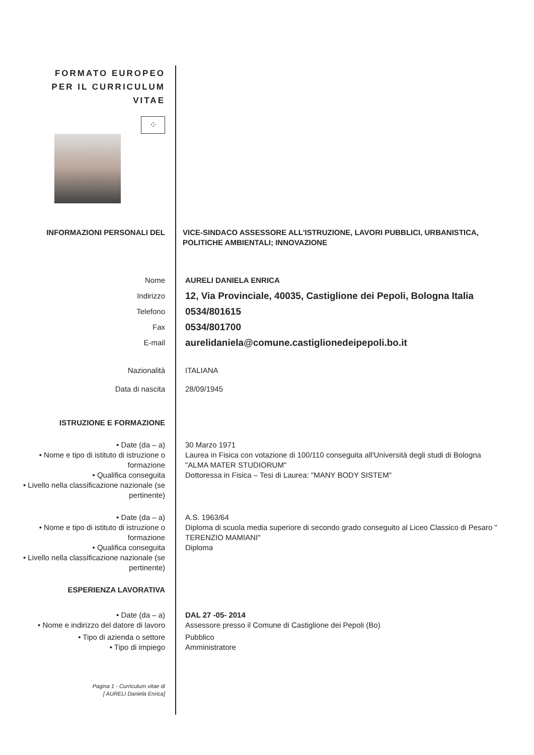FORMATO EUROPEO
PER IL CURRICULUM
VITAE
⁘
INFORMAZIONI PERSONALI DEL VICE-SINDACO ASSESSORE ALL'ISTRUZIONE, LAVORI PUBBLICI, URBANISTICA, POLITICHE AMBIENTALI; INNOVAZIONE
Nome AURELI DANIELA ENRICA
Indirizzo
12, Via Provinciale, 40035, Castiglione dei Pepoli, Bologna Italia
Telefono
0534/801615
Fax
0534/801700
E-mail
aurelidaniela@comune.castiglionedeipepoli.bo.it
Nazionalità ITALIANA
Data di nascita 28/09/1945
ISTRUZIONE E FORMAZIONE
• Date (da – a) 30 Marzo 1971
• Nome e tipo di istituto di istruzione o formazione
Laurea in Fisica con votazione di 100/110 conseguita all'Università degli studi di Bologna "ALMA MATER STUDIORUM"
• Qualifica conseguita Dottoressa in Fisica – Tesi di Laurea: "MANY BODY SISTEM"
• Livello nella classificazione nazionale (se pertinente)
• Date (da – a) A.S. 1963/64
• Nome e tipo di istituto di istruzione o formazione
Diploma di scuola media superiore di secondo grado conseguito al Liceo Classico di Pesaro " TERENZIO MAMIANI"
• Qualifica conseguita Diploma
• Livello nella classificazione nazionale (se pertinente)
ESPERIENZA LAVORATIVA
• Date (da – a) DAL 27 -05- 2014
• Nome e indirizzo del datore di lavoro
Assessore presso il Comune di Castiglione dei Pepoli (Bo)
• Tipo di azienda o settore Pubblico
• Tipo di impiego Amministratore
Pagina 1 - Curriculum vitae di
[ AURELI Daniela Enrica]